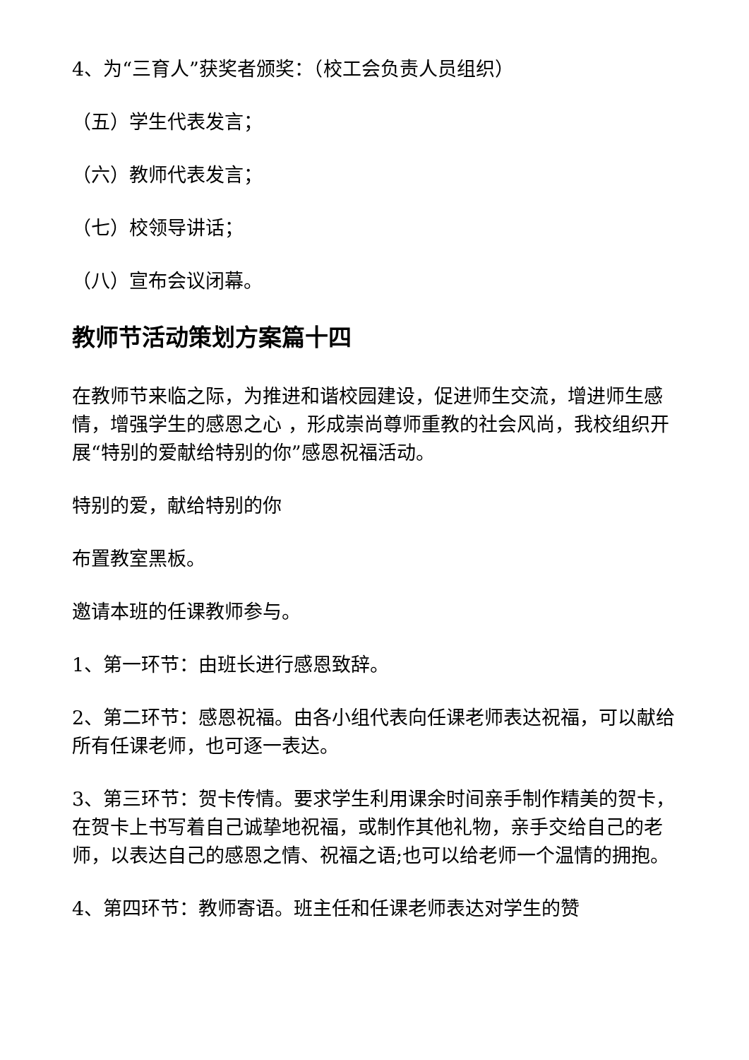4、为“三育人”获奖者颁奖：（校工会负责人员组织）
（五）学生代表发言；
（六）教师代表发言；
（七）校领导讲话；
（八）宣布会议闭幕。
教师节活动策划方案篇十四
在教师节来临之际，为推进和谐校园建设，促进师生交流，增进师生感情，增强学生的感恩之心 ，形成崇尚尊师重教的社会风尚，我校组织开展“特别的爱献给特别的你”感恩祝福活动。
特别的爱，献给特别的你
布置教室黑板。
邀请本班的任课教师参与。
1、第一环节：由班长进行感恩致辞。
2、第二环节：感恩祝福。由各小组代表向任课老师表达祝福，可以献给所有任课老师，也可逐一表达。
3、第三环节：贺卡传情。要求学生利用课余时间亲手制作精美的贺卡，在贺卡上书写着自己诚挚地祝福，或制作其他礼物，亲手交给自己的老师，以表达自己的感恩之情、祝福之语;也可以给老师一个温情的拥抱。
4、第四环节：教师寄语。班主任和任课老师表达对学生的赞